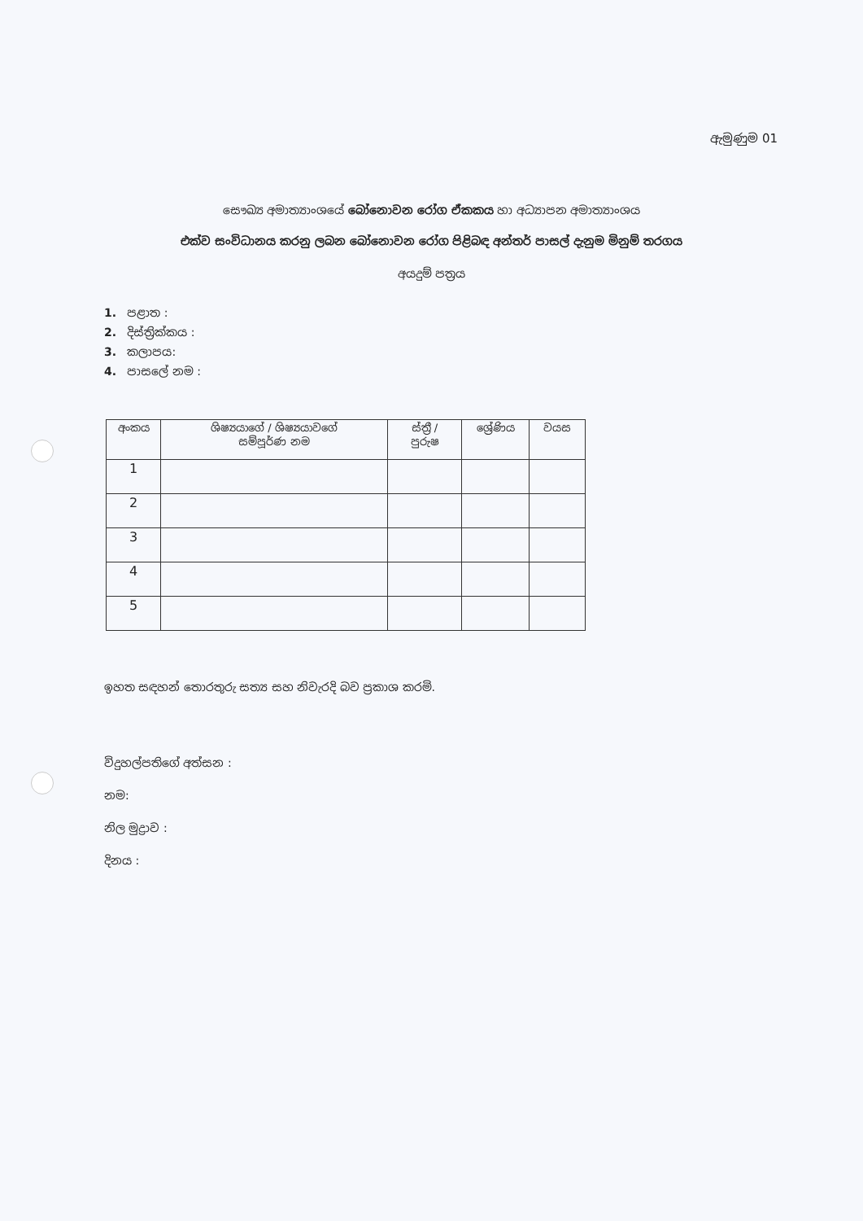ඇමුණුම 01
සෞඛ්‍ය අමාත්‍යාංශයේ බෝනොවන රෝග ඒකකය හා අධ්‍යාපන අමාත්‍යාංශය
එක්ව සංවිධානය කරනු ලබන බෝනොවන රෝග පිළිබඳ අන්තර් පාසල් දැනුම මිනුම් තරගය
අයදුම් පත්‍රය
1. පළාත :
2. දිස්ත්‍රික්කය :
3. කලාපය:
4. පාසලේ නම :
| අංකය | ශිෂ්‍යයාගේ / ශිෂ්‍යයාවගේ සම්පූර්ණ නම | ස්ත්‍රී / පුරුෂ | ශ්‍රේණිය | වයස |
| --- | --- | --- | --- | --- |
| 1 | | | | |
| 2 | | | | |
| 3 | | | | |
| 4 | | | | |
| 5 | | | | |
ඉහත සඳහන් තොරතුරු සත්‍ය සහ නිවැරදි බව ප්‍රකාශ කරමි.
විදුහල්පතිගේ අත්සන :
නම:
නිල මුද්‍රාව :
දිනය :